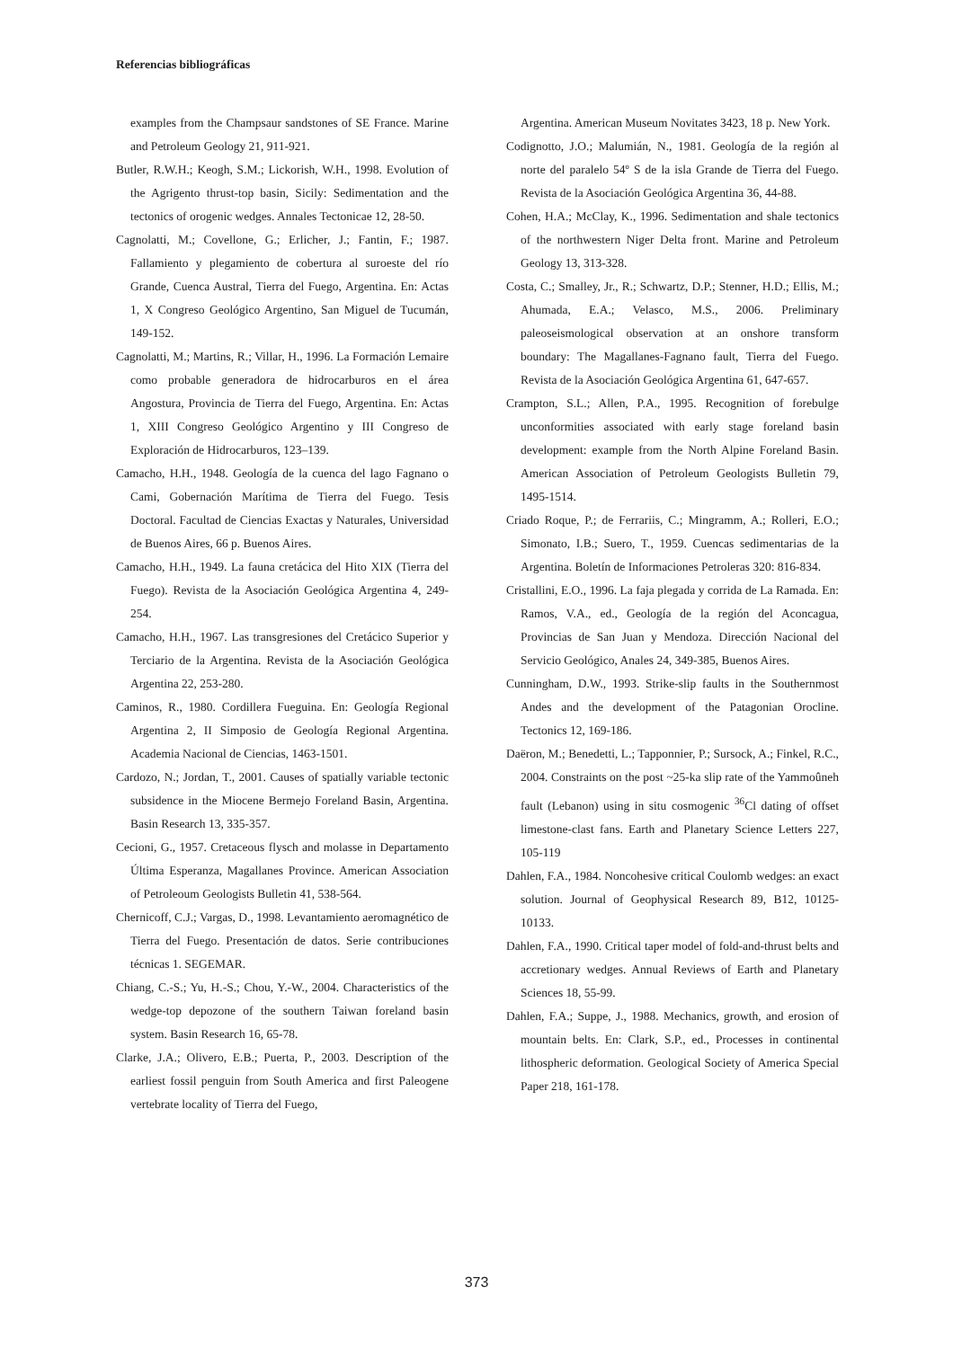Referencias bibliográficas
examples from the Champsaur sandstones of SE France. Marine and Petroleum Geology 21, 911-921.
Butler, R.W.H.; Keogh, S.M.; Lickorish, W.H., 1998. Evolution of the Agrigento thrust-top basin, Sicily: Sedimentation and the tectonics of orogenic wedges. Annales Tectonicae 12, 28-50.
Cagnolatti, M.; Covellone, G.; Erlicher, J.; Fantin, F.; 1987. Fallamiento y plegamiento de cobertura al suroeste del río Grande, Cuenca Austral, Tierra del Fuego, Argentina. En: Actas 1, X Congreso Geológico Argentino, San Miguel de Tucumán, 149-152.
Cagnolatti, M.; Martins, R.; Villar, H., 1996. La Formación Lemaire como probable generadora de hidrocarburos en el área Angostura, Provincia de Tierra del Fuego, Argentina. En: Actas 1, XIII Congreso Geológico Argentino y III Congreso de Exploración de Hidrocarburos, 123–139.
Camacho, H.H., 1948. Geología de la cuenca del lago Fagnano o Cami, Gobernación Marítima de Tierra del Fuego. Tesis Doctoral. Facultad de Ciencias Exactas y Naturales, Universidad de Buenos Aires, 66 p. Buenos Aires.
Camacho, H.H., 1949. La fauna cretácica del Hito XIX (Tierra del Fuego). Revista de la Asociación Geológica Argentina 4, 249-254.
Camacho, H.H., 1967. Las transgresiones del Cretácico Superior y Terciario de la Argentina. Revista de la Asociación Geológica Argentina 22, 253-280.
Caminos, R., 1980. Cordillera Fueguina. En: Geología Regional Argentina 2, II Simposio de Geología Regional Argentina. Academia Nacional de Ciencias, 1463-1501.
Cardozo, N.; Jordan, T., 2001. Causes of spatially variable tectonic subsidence in the Miocene Bermejo Foreland Basin, Argentina. Basin Research 13, 335-357.
Cecioni, G., 1957. Cretaceous flysch and molasse in Departamento Última Esperanza, Magallanes Province. American Association of Petroleoum Geologists Bulletin 41, 538-564.
Chernicoff, C.J.; Vargas, D., 1998. Levantamiento aeromagnético de Tierra del Fuego. Presentación de datos. Serie contribuciones técnicas 1. SEGEMAR.
Chiang, C.-S.; Yu, H.-S.; Chou, Y.-W., 2004. Characteristics of the wedge-top depozone of the southern Taiwan foreland basin system. Basin Research 16, 65-78.
Clarke, J.A.; Olivero, E.B.; Puerta, P., 2003. Description of the earliest fossil penguin from South America and first Paleogene vertebrate locality of Tierra del Fuego,
Argentina. American Museum Novitates 3423, 18 p. New York.
Codignotto, J.O.; Malumián, N., 1981. Geología de la región al norte del paralelo 54º S de la isla Grande de Tierra del Fuego. Revista de la Asociación Geológica Argentina 36, 44-88.
Cohen, H.A.; McClay, K., 1996. Sedimentation and shale tectonics of the northwestern Niger Delta front. Marine and Petroleum Geology 13, 313-328.
Costa, C.; Smalley, Jr., R.; Schwartz, D.P.; Stenner, H.D.; Ellis, M.; Ahumada, E.A.; Velasco, M.S., 2006. Preliminary paleoseismological observation at an onshore transform boundary: The Magallanes-Fagnano fault, Tierra del Fuego. Revista de la Asociación Geológica Argentina 61, 647-657.
Crampton, S.L.; Allen, P.A., 1995. Recognition of forebulge unconformities associated with early stage foreland basin development: example from the North Alpine Foreland Basin. American Association of Petroleum Geologists Bulletin 79, 1495-1514.
Criado Roque, P.; de Ferrariis, C.; Mingramm, A.; Rolleri, E.O.; Simonato, I.B.; Suero, T., 1959. Cuencas sedimentarias de la Argentina. Boletín de Informaciones Petroleras 320: 816-834.
Cristallini, E.O., 1996. La faja plegada y corrida de La Ramada. En: Ramos, V.A., ed., Geología de la región del Aconcagua, Provincias de San Juan y Mendoza. Dirección Nacional del Servicio Geológico, Anales 24, 349-385, Buenos Aires.
Cunningham, D.W., 1993. Strike-slip faults in the Southernmost Andes and the development of the Patagonian Orocline. Tectonics 12, 169-186.
Daëron, M.; Benedetti, L.; Tapponnier, P.; Sursock, A.; Finkel, R.C., 2004. Constraints on the post ~25-ka slip rate of the Yammoûneh fault (Lebanon) using in situ cosmogenic <sup>36</sup>Cl dating of offset limestone-clast fans. Earth and Planetary Science Letters 227, 105-119
Dahlen, F.A., 1984. Noncohesive critical Coulomb wedges: an exact solution. Journal of Geophysical Research 89, B12, 10125-10133.
Dahlen, F.A., 1990. Critical taper model of fold-and-thrust belts and accretionary wedges. Annual Reviews of Earth and Planetary Sciences 18, 55-99.
Dahlen, F.A.; Suppe, J., 1988. Mechanics, growth, and erosion of mountain belts. En: Clark, S.P., ed., Processes in continental lithospheric deformation. Geological Society of America Special Paper 218, 161-178.
373